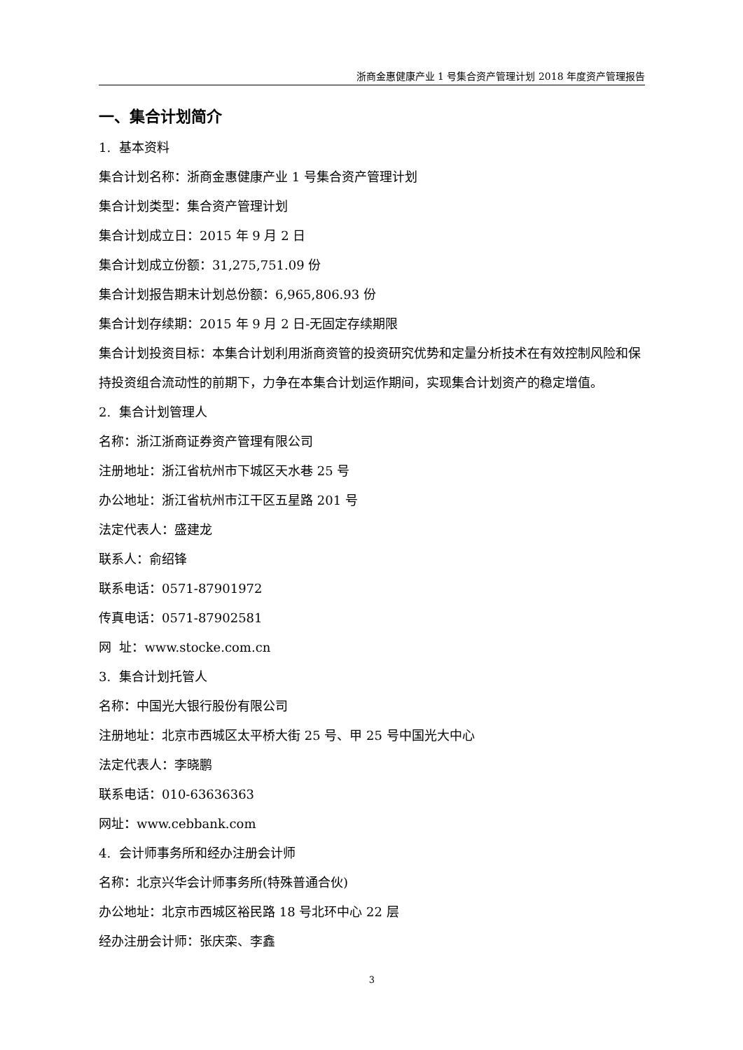浙商金惠健康产业 1 号集合资产管理计划 2018 年度资产管理报告
一、集合计划简介
1. 基本资料
集合计划名称：浙商金惠健康产业 1 号集合资产管理计划
集合计划类型：集合资产管理计划
集合计划成立日：2015 年 9 月 2 日
集合计划成立份额：31,275,751.09 份
集合计划报告期末计划总份额：6,965,806.93 份
集合计划存续期：2015 年 9 月 2 日-无固定存续期限
集合计划投资目标：本集合计划利用浙商资管的投资研究优势和定量分析技术在有效控制风险和保持投资组合流动性的前期下，力争在本集合计划运作期间，实现集合计划资产的稳定增值。
2. 集合计划管理人
名称：浙江浙商证券资产管理有限公司
注册地址：浙江省杭州市下城区天水巷 25 号
办公地址：浙江省杭州市江干区五星路 201 号
法定代表人：盛建龙
联系人：俞绍锋
联系电话：0571-87901972
传真电话：0571-87902581
网 址：www.stocke.com.cn
3. 集合计划托管人
名称：中国光大银行股份有限公司
注册地址：北京市西城区太平桥大街 25 号、甲 25 号中国光大中心
法定代表人：李晓鹏
联系电话：010-63636363
网址：www.cebbank.com
4. 会计师事务所和经办注册会计师
名称：北京兴华会计师事务所(特殊普通合伙)
办公地址：北京市西城区裕民路 18 号北环中心 22 层
经办注册会计师：张庆栾、李鑫
3